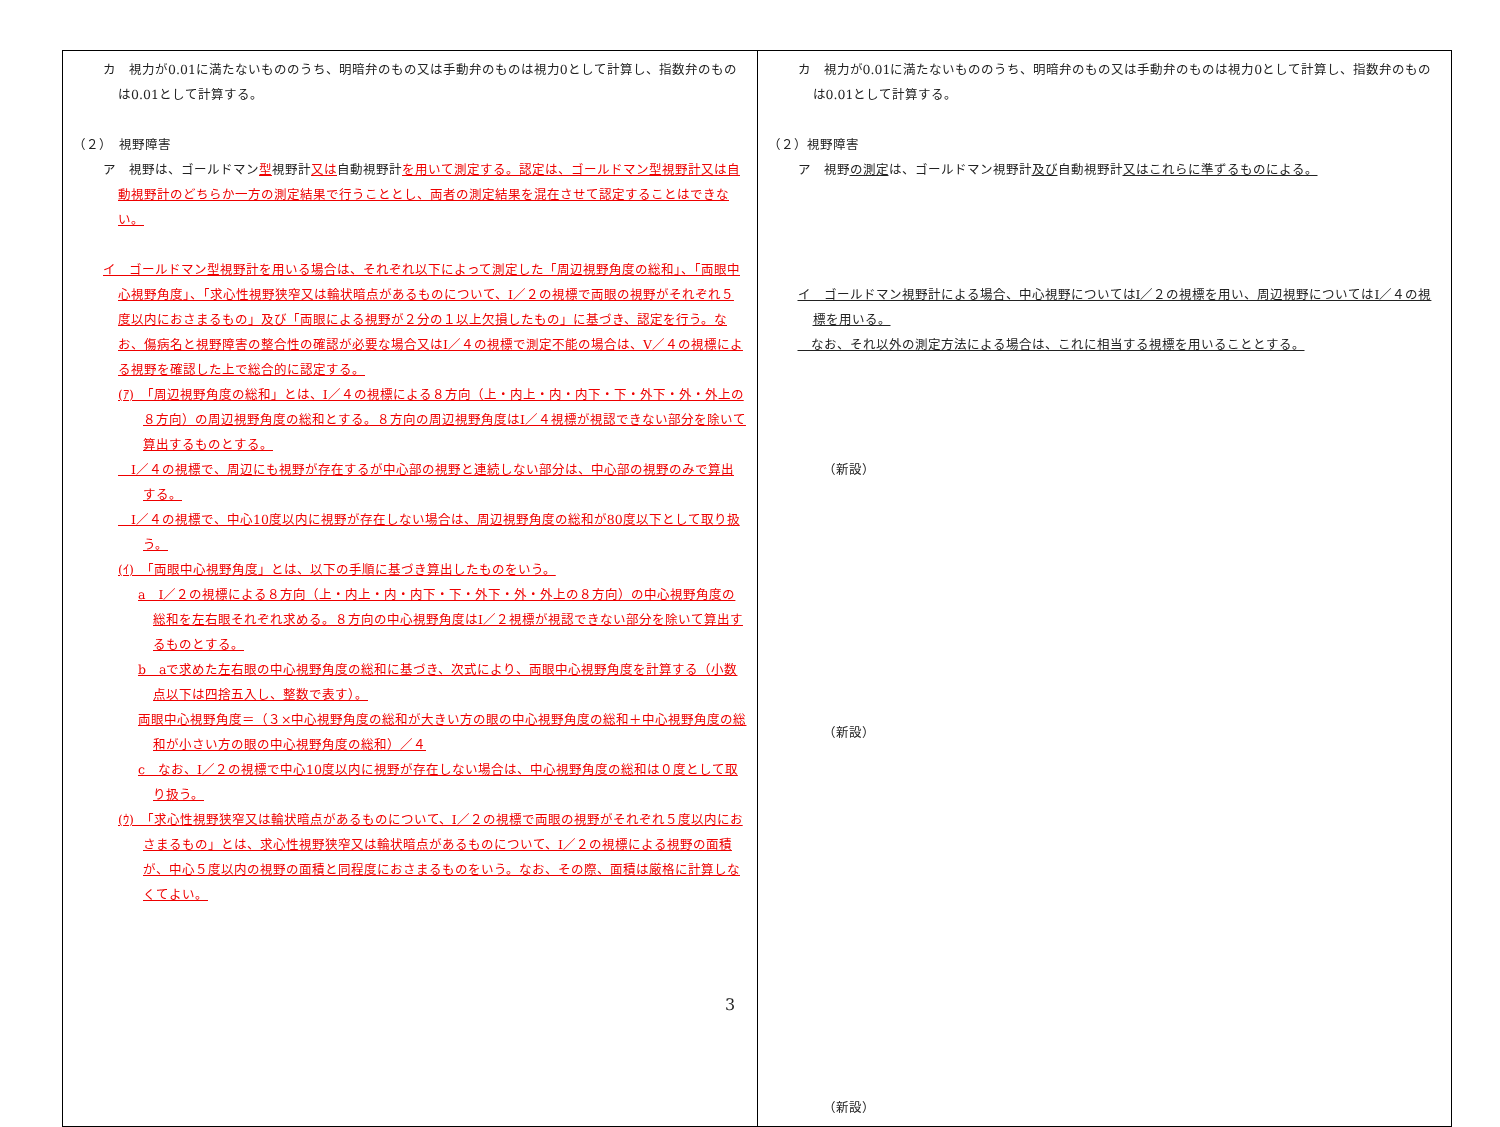| カ 視力が0.01に満たないもののうち、明暗弁のもの又は手動弁のものは視力0として計算し、指数弁のものは0.01として計算する。 （２） 視野障害 ア 視野は、ゴールドマン 型 視野計 又は 自動視野計 を用いて測定する。認定は、ゴールドマン型視野計又は自動視野計のどちらか一方の測定結果で行うこととし、両者の測定結果を混在させて認定することはできない。 イ ゴールドマン型視野計を用いる場合は、それぞれ以下によって測定した「周辺視野角度の総和」、「両眼中心視野角度」、「求心性視野狭窄又は輪状暗点があるものについて、Ⅰ／２の視標で両眼の視野がそれぞれ５度以内におさまるもの」及び「両眼による視野が２分の１以上欠損したもの」に基づき、認定を行う。なお、傷病名と視野障害の整合性の確認が必要な場合又はⅠ／４の視標で測定不能の場合は、Ⅴ／４の視標による視野を確認した上で総合的に認定する。 (ｱ) 「周辺視野角度の総和」とは、Ⅰ／４の視標による８方向（上・内上・内・内下・下・外下・外・外上の８方向）の周辺視野角度の総和とする。８方向の周辺視野角度はⅠ／４視標が視認できない部分を除いて算出するものとする。 Ⅰ／４の視標で、周辺にも視野が存在するが中心部の視野と連続しない部分は、中心部の視野のみで算出する。 Ⅰ／４の視標で、中心10度以内に視野が存在しない場合は、周辺視野角度の総和が80度以下として取り扱う。 (ｲ) 「両眼中心視野角度」とは、以下の手順に基づき算出したものをいう。 a Ⅰ／２の視標による８方向（上・内上・内・内下・下・外下・外・外上の８方向）の中心視野角度の総和を左右眼それぞれ求める。８方向の中心視野角度はⅠ／２視標が視認できない部分を除いて算出するものとする。 b aで求めた左右眼の中心視野角度の総和に基づき、次式により、両眼中心視野角度を計算する（小数点以下は四捨五入し、整数で表す）。 両眼中心視野角度＝（３×中心視野角度の総和が大きい方の眼の中心視野角度の総和＋中心視野角度の総和が小さい方の眼の中心視野角度の総和）／４ c なお、Ⅰ／２の視標で中心10度以内に視野が存在しない場合は、中心視野角度の総和は０度として取り扱う。 (ｳ) 「求心性視野狭窄又は輪状暗点があるものについて、Ⅰ／２の視標で両眼の視野がそれぞれ５度以内におさまるもの」とは、求心性視野狭窄又は輪状暗点があるものについて、Ⅰ／２の視標による視野の面積が、中心５度以内の視野の面積と同程度におさまるものをいう。なお、その際、面積は厳格に計算しなくてよい。 | カ 視力が0.01に満たないもののうち、明暗弁のもの又は手動弁のものは視力0として計算し、指数弁のものは0.01として計算する。 （２）視野障害 ア 視野 の測定 は、ゴールドマン視野計 及び 自動視野計 又はこれらに準ずるものによる。 イ ゴールドマン視野計による場合、中心視野についてはⅠ／２の視標を用い、周辺視野についてはⅠ／４の視標を用いる。 なお、それ以外の測定方法による場合は、これに相当する視標を用いることとする。 （新設） （新設） （新設） |
3